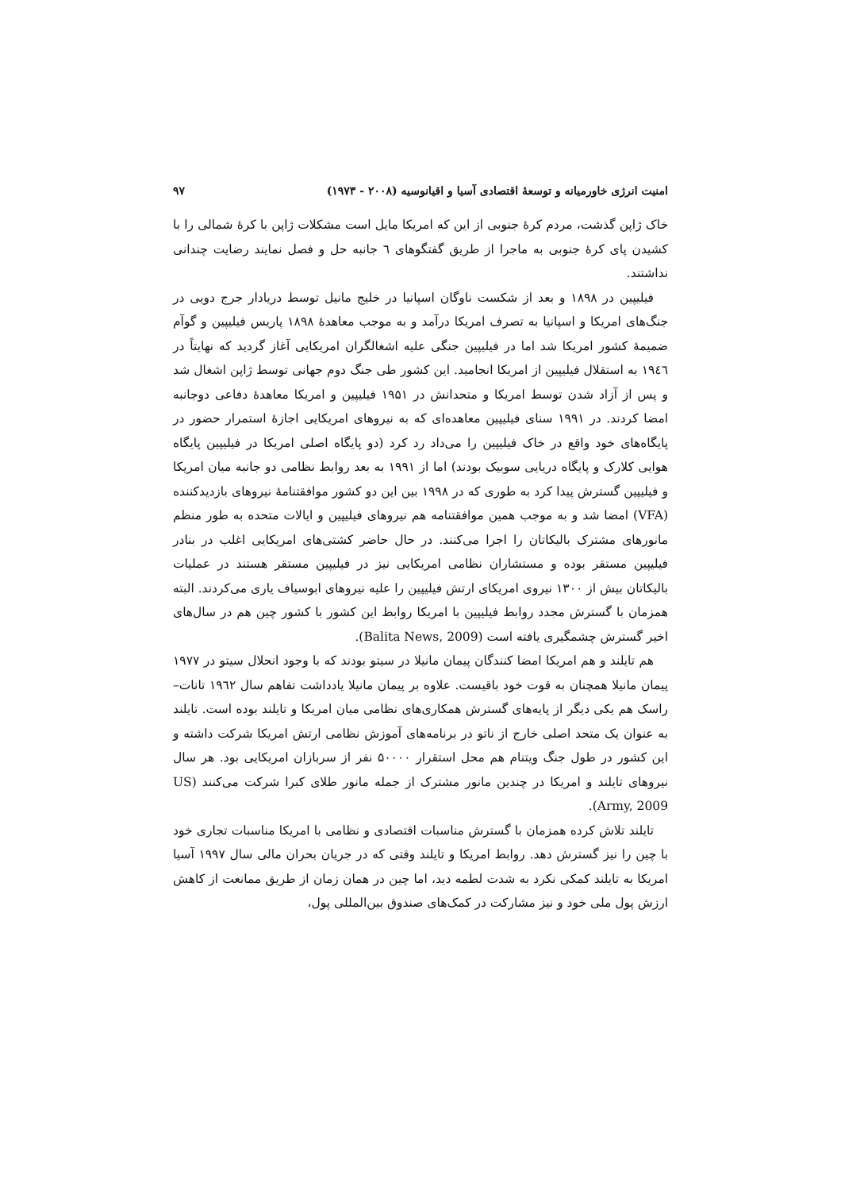امنیت انرژی خاورمیانه و توسعهٔ اقتصادی آسیا و اقیانوسیه (۲۰۰۸ - ۱۹۷۳) ۹۷
خاک ژاپن گذشت، مردم کرهٔ جنوبی از این که امریکا مایل است مشکلات ژاپن با کرهٔ شمالی را با کشیدن پای کرهٔ جنوبی به ماجرا از طریق گفتگوهای ٦ جانبه حل و فصل نمایند رضایت چندانی نداشتند.
فیلیپین در ۱۸۹۸ و بعد از شکست ناوگان اسپانیا در خلیج مانیل توسط دریادار جرج دویی در جنگ‌های امریکا و اسپانیا به تصرف امریکا درآمد و به موجب معاهدهٔ ۱۸۹۸ پاریس فیلیپین و گوآم ضمیمهٔ کشور امریکا شد اما در فیلیپین جنگی علیه اشغالگران امریکایی آغاز گردید که نهایتاً در ١٩٤٦ به استقلال فیلیپین از امریکا انجامید. این کشور طی جنگ دوم جهانی توسط ژاپن اشغال شد و پس از آزاد شدن توسط امریکا و متحدانش در ۱۹۵۱ فیلیپین و امریکا معاهدهٔ دفاعی دوجانبه امضا کردند. در ۱۹۹۱ سنای فیلیپین معاهده‌ای که به نیروهای امریکایی اجازهٔ استمرار حضور در پایگاه‌های خود واقع در خاک فیلیپین را می‌داد رد کرد (دو پایگاه اصلی امریکا در فیلیپین پایگاه هوایی کلارک و پایگاه دریایی سوبیک بودند) اما از ۱۹۹۱ به بعد روابط نظامی دو جانبه میان امریکا و فیلیپین گسترش پیدا کرد به طوری که در ۱۹۹۸ بین این دو کشور موافقتنامهٔ نیروهای بازدیدکننده (VFA) امضا شد و به موجب همین موافقتنامه هم نیروهای فیلیپین و ایالات متحده به طور منظم مانورهای مشترک بالیکاتان را اجرا می‌کنند. در حال حاضر کشتی‌های امریکایی اغلب در بنادر فیلیپین مستقر بوده و مستشاران نظامی امریکایی نیز در فیلیپین مستقر هستند در عملیات بالیکاتان بیش از ۱۳۰۰ نیروی امریکای ارتش فیلیپین را علیه نیروهای ابوسیاف یاری می‌کردند. البته همزمان با گسترش مجدد روابط فیلیپین با امریکا روابط این کشور با کشور چین هم در سال‌های اخیر گسترش چشمگیری یافته است (Balita News, 2009).
هم تایلند و هم امریکا امضا کنندگان پیمان مانیلا در سیتو بودند که با وجود انحلال سیتو در ۱۹۷۷ پیمان مانیلا همچنان به قوت خود باقیست. علاوه بر پیمان مانیلا یادداشت تفاهم سال ١٩٦٢ تانات–راسک هم یکی دیگر از پایه‌های گسترش همکاری‌های نظامی میان امریکا و تایلند بوده است. تایلند به عنوان یک متحد اصلی خارج از ناتو در برنامه‌های آموزش نظامی ارتش امریکا شرکت داشته و این کشور در طول جنگ ویتنام هم محل استقرار ۵۰۰۰۰ نفر از سربازان امریکایی بود. هر سال نیروهای تایلند و امریکا در چندین مانور مشترک از جمله مانور طلای کبرا شرکت می‌کنند (US Army, 2009).
تایلند تلاش کرده همزمان با گسترش مناسبات اقتصادی و نظامی با امریکا مناسبات تجاری خود با چین را نیز گسترش دهد. روابط امریکا و تایلند وقتی که در جریان بحران مالی سال ۱۹۹۷ آسیا امریکا به تایلند کمکی نکرد به شدت لطمه دید، اما چین در همان زمان از طریق ممانعت از کاهش ارزش پول ملی خود و نیز مشارکت در کمک‌های صندوق بین‌المللی پول،